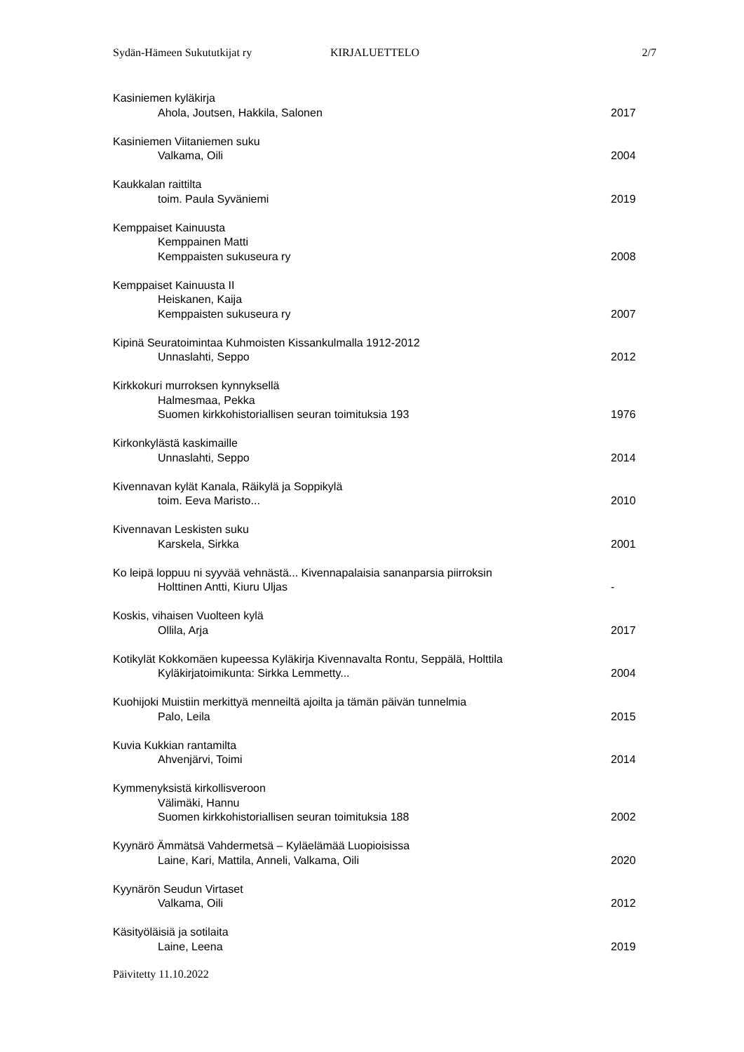Sydän-Hämeen Sukututkijat ry KIRJALUETTELO 2/7
Kasiniemen kyläkirja
Ahola, Joutsen, Hakkila, Salonen 2017
Kasiniemen Viitaniemen suku
Valkama, Oili 2004
Kaukkalan raittilta
toim. Paula Syväniemi 2019
Kemppaiset Kainuusta
Kemppainen Matti
Kemppaisten sukuseura ry 2008
Kemppaiset Kainuusta II
Heiskanen, Kaija
Kemppaisten sukuseura ry 2007
Kipinä Seuratoimintaa Kuhmoisten Kissankulmalla 1912-2012
Unnaslahti, Seppo 2012
Kirkkokuri murroksen kynnyksellä
Halmesmaa, Pekka
Suomen kirkkohistoriallisen seuran toimituksia 193 1976
Kirkonkylästä kaskimaille
Unnaslahti, Seppo 2014
Kivennavan kylät Kanala, Räikylä ja Soppikylä
toim. Eeva Maristo... 2010
Kivennavan Leskisten suku
Karskela, Sirkka 2001
Ko leipä loppuu ni syyvää vehnästä... Kivennapalaisia sananparsia piirroksin
Holttinen Antti, Kiuru Uljas -
Koskis, vihaisen Vuolteen kylä
Ollila, Arja 2017
Kotikylät Kokkomäen kupeessa Kyläkirja Kivennavalta Rontu, Seppälä, Holttila
Kyläkirjatoimikunta: Sirkka Lemmetty... 2004
Kuohijoki Muistiin merkittyä menneiltä ajoilta ja tämän päivän tunnelmia
Palo, Leila 2015
Kuvia Kukkian rantamilta
Ahvenjärvi, Toimi 2014
Kymmenyksistä kirkollisveroon
Välimäki, Hannu
Suomen kirkkohistoriallisen seuran toimituksia 188 2002
Kyynärö Ämmätsä Vahdermetsä – Kyläelämää Luopioisissa
Laine, Kari, Mattila, Anneli, Valkama, Oili 2020
Kyynärön Seudun Virtaset
Valkama, Oili 2012
Käsityöläisiä ja sotilaita
Laine, Leena 2019
Päivitetty 11.10.2022